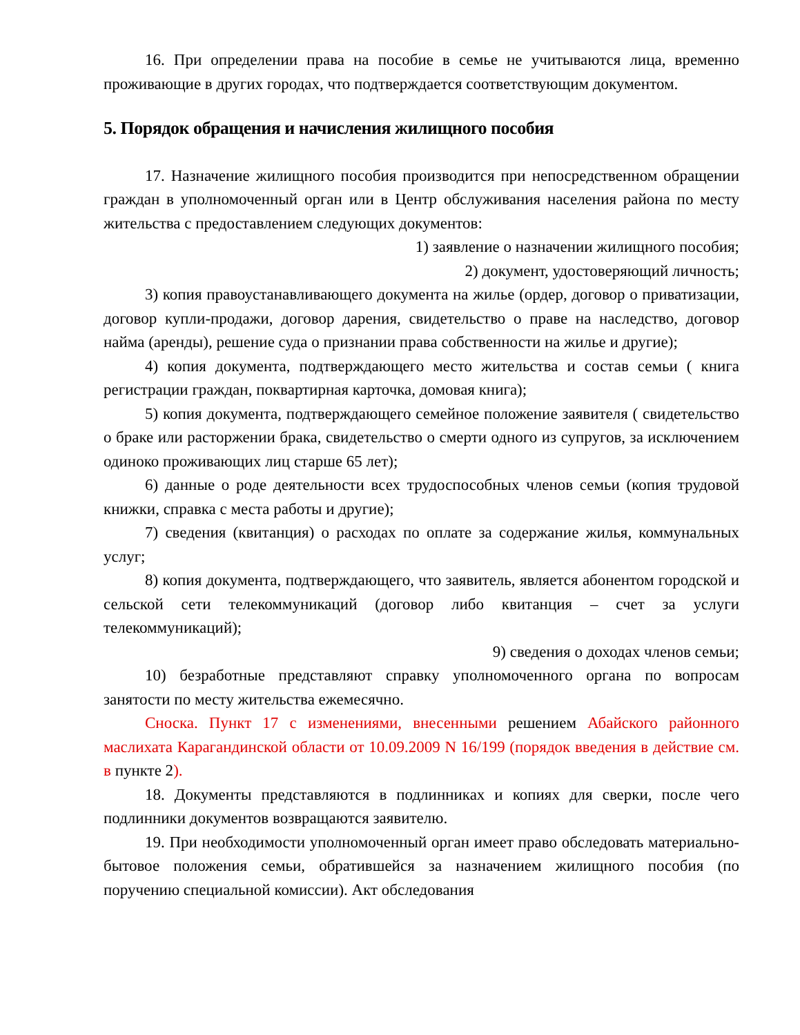16. При определении права на пособие в семье не учитываются лица, временно проживающие в других городах, что подтверждается соответствующим документом.
5. Порядок обращения и начисления жилищного пособия
17. Назначение жилищного пособия производится при непосредственном обращении граждан в уполномоченный орган или в Центр обслуживания населения района по месту жительства с предоставлением следующих документов:
1) заявление о назначении жилищного пособия;
2) документ, удостоверяющий личность;
3) копия правоустанавливающего документа на жилье (ордер, договор о приватизации, договор купли-продажи, договор дарения, свидетельство о праве на наследство, договор найма (аренды), решение суда о признании права собственности на жилье и другие);
4) копия документа, подтверждающего место жительства и состав семьи ( книга регистрации граждан, поквартирная карточка, домовая книга);
5) копия документа, подтверждающего семейное положение заявителя ( свидетельство о браке или расторжении брака, свидетельство о смерти одного из супругов, за исключением одиноко проживающих лиц старше 65 лет);
6) данные о роде деятельности всех трудоспособных членов семьи (копия трудовой книжки, справка с места работы и другие);
7) сведения (квитанция) о расходах по оплате за содержание жилья, коммунальных услуг;
8) копия документа, подтверждающего, что заявитель, является абонентом городской и сельской сети телекоммуникаций (договор либо квитанция – счет за услуги телекоммуникаций);
9) сведения о доходах членов семьи;
10) безработные представляют справку уполномоченного органа по вопросам занятости по месту жительства ежемесячно.
Сноска. Пункт 17 с изменениями, внесенными решением Абайского районного маслихата Карагандинской области от 10.09.2009 N 16/199 (порядок введения в действие см. в пункте 2).
18. Документы представляются в подлинниках и копиях для сверки, после чего подлинники документов возвращаются заявителю.
19. При необходимости уполномоченный орган имеет право обследовать материально-бытовое положения семьи, обратившейся за назначением жилищного пособия (по поручению специальной комиссии). Акт обследования